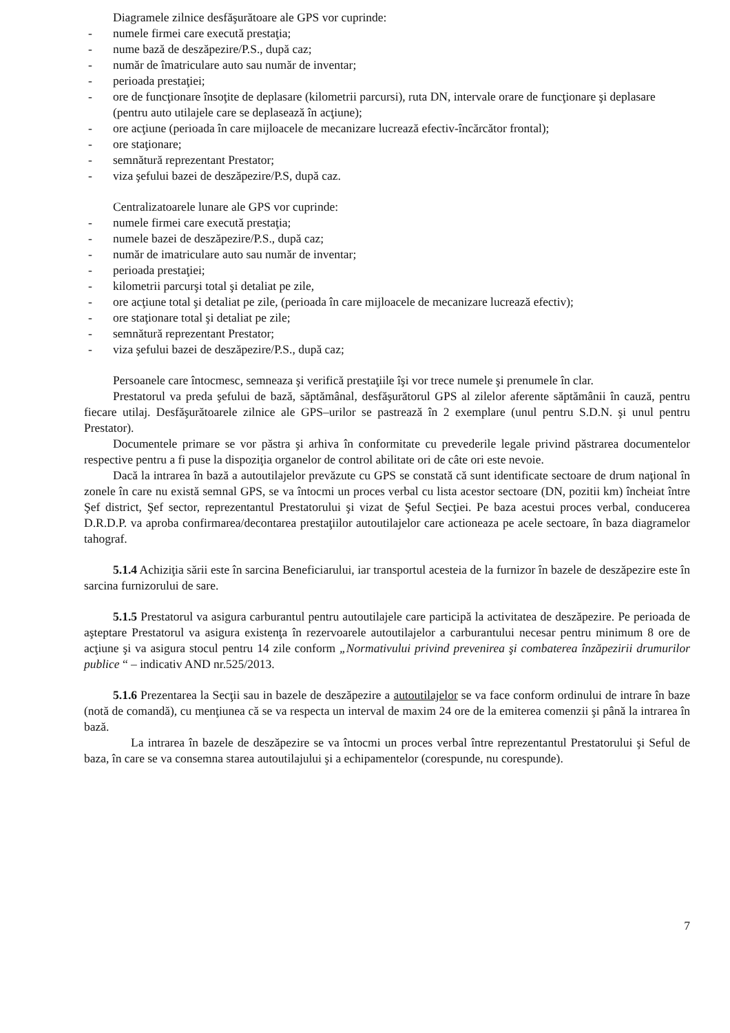Diagramele zilnice desfăşurătoare ale GPS vor cuprinde:
- numele firmei care execută prestaţia;
- nume bază de deszăpezire/P.S., după caz;
- număr de îmatriculare auto sau număr de inventar;
- perioada prestaţiei;
- ore de funcţionare însoţite de deplasare (kilometrii parcursi), ruta DN, intervale orare de funcţionare şi deplasare (pentru auto utilajele care se deplasează în acţiune);
- ore acţiune (perioada în care mijloacele de mecanizare lucrează efectiv-încărcător frontal);
- ore staţionare;
- semnătură reprezentant Prestator;
- viza şefului bazei de deszăpezire/P.S, după caz.
Centralizatoarele lunare ale GPS vor cuprinde:
- numele firmei care execută prestaţia;
- numele bazei de deszăpezire/P.S., după caz;
- număr de imatriculare auto sau număr de inventar;
- perioada prestaţiei;
- kilometrii parcurşi total şi detaliat pe zile,
- ore acţiune total şi detaliat pe zile, (perioada în care mijloacele de mecanizare lucrează efectiv);
- ore staţionare total şi detaliat pe zile;
- semnătură reprezentant Prestator;
- viza şefului bazei de deszăpezire/P.S., după caz;
Persoanele care întocmesc, semneaza şi verifică prestaţiile îşi vor trece numele şi prenumele în clar.
Prestatorul va preda şefului de bază, săptămânal, desfăşurătorul GPS al zilelor aferente săptămânii în cauză, pentru fiecare utilaj. Desfăşurătoarele zilnice ale GPS–urilor se pastrează în 2 exemplare (unul pentru S.D.N. şi unul pentru Prestator).
Documentele primare se vor păstra şi arhiva în conformitate cu prevederile legale privind păstrarea documentelor respective pentru a fi puse la dispoziţia organelor de control abilitate ori de câte ori este nevoie.
Dacă la intrarea în bază a autoutilajelor prevăzute cu GPS se constată că sunt identificate sectoare de drum naţional în zonele în care nu există semnal GPS, se va întocmi un proces verbal cu lista acestor sectoare (DN, pozitii km) încheiat între Şef district, Şef sector, reprezentantul Prestatorului şi vizat de Şeful Secţiei. Pe baza acestui proces verbal, conducerea D.R.D.P. va aproba confirmarea/decontarea prestaţiilor autoutilajelor care actioneaza pe acele sectoare, în baza diagramelor tahograf.
5.1.4 Achiziţia sării este în sarcina Beneficiarului, iar transportul acesteia de la furnizor în bazele de deszăpezire este în sarcina furnizorului de sare.
5.1.5 Prestatorul va asigura carburantul pentru autoutilajele care participă la activitatea de deszăpezire. Pe perioada de aşteptare Prestatorul va asigura existenţa în rezervoarele autoutilajelor a carburantului necesar pentru minimum 8 ore de acţiune şi va asigura stocul pentru 14 zile conform „Normativului privind prevenirea şi combaterea înzăpezirii drumurilor publice “ – indicativ AND nr.525/2013.
5.1.6 Prezentarea la Secţii sau in bazele de deszăpezire a autoutilajelor se va face conform ordinului de intrare în baze (notă de comandă), cu menţiunea că se va respecta un interval de maxim 24 ore de la emiterea comenzii şi până la intrarea în bază.
La intrarea în bazele de deszăpezire se va întocmi un proces verbal între reprezentantul Prestatorului şi Seful de baza, în care se va consemna starea autoutilajului şi a echipamentelor (corespunde, nu corespunde).
7